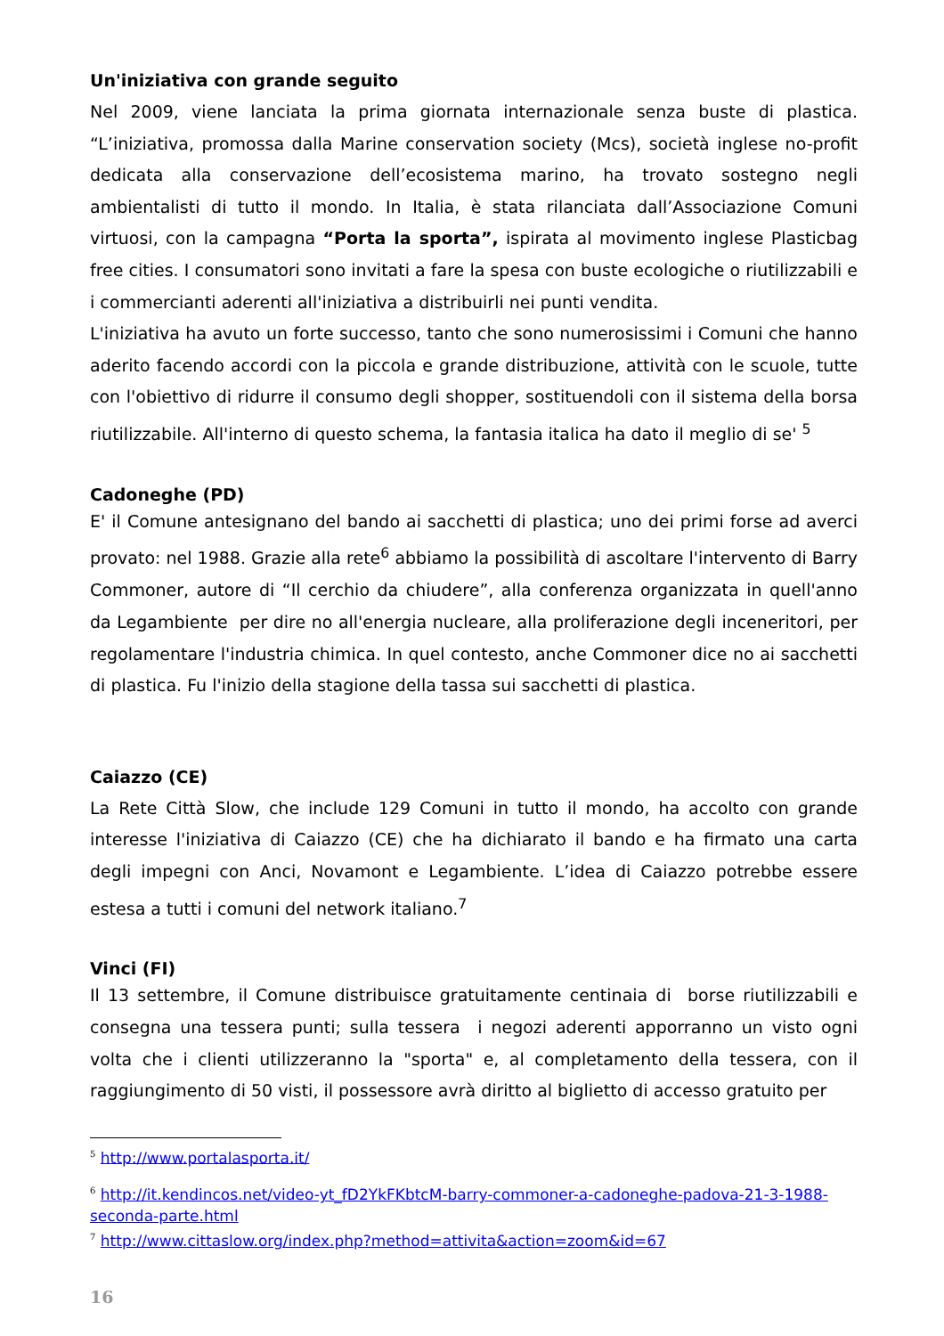Un'iniziativa con grande seguito
Nel 2009, viene lanciata la prima giornata internazionale senza buste di plastica. “L’iniziativa, promossa dalla Marine conservation society (Mcs), società inglese no-profit dedicata alla conservazione dell’ecosistema marino, ha trovato sostegno negli ambientalisti di tutto il mondo. In Italia, è stata rilanciata dall’Associazione Comuni virtuosi, con la campagna “Porta la sporta”, ispirata al movimento inglese Plasticbag free cities. I consumatori sono invitati a fare la spesa con buste ecologiche o riutilizzabili e i commercianti aderenti all'iniziativa a distribuirli nei punti vendita.
L'iniziativa ha avuto un forte successo, tanto che sono numerosissimi i Comuni che hanno aderito facendo accordi con la piccola e grande distribuzione, attività con le scuole, tutte con l'obiettivo di ridurre il consumo degli shopper, sostituendoli con il sistema della borsa riutilizzabile. All'interno di questo schema, la fantasia italica ha dato il meglio di se' <sup>5</sup>
Cadoneghe (PD)
E' il Comune antesignano del bando ai sacchetti di plastica; uno dei primi forse ad averci provato: nel 1988. Grazie alla rete<sup>6</sup> abbiamo la possibilità di ascoltare l'intervento di Barry Commoner, autore di “Il cerchio da chiudere”, alla conferenza organizzata in quell'anno da Legambiente per dire no all'energia nucleare, alla proliferazione degli inceneritori, per regolamentare l'industria chimica. In quel contesto, anche Commoner dice no ai sacchetti di plastica. Fu l'inizio della stagione della tassa sui sacchetti di plastica.
Caiazzo (CE)
La Rete Città Slow, che include 129 Comuni in tutto il mondo, ha accolto con grande interesse l'iniziativa di Caiazzo (CE) che ha dichiarato il bando e ha firmato una carta degli impegni con Anci, Novamont e Legambiente. L’idea di Caiazzo potrebbe essere estesa a tutti i comuni del network italiano.<sup>7</sup>
Vinci (FI)
Il 13 settembre, il Comune distribuisce gratuitamente centinaia di borse riutilizzabili e consegna una tessera punti; sulla tessera i negozi aderenti apporranno un visto ogni volta che i clienti utilizzeranno la "sporta" e, al completamento della tessera, con il raggiungimento di 50 visti, il possessore avrà diritto al biglietto di accesso gratuito per
<sup>5</sup> http://www.portalasporta.it/
<sup>6</sup> http://it.kendincos.net/video-yt_fD2YkFKbtcM-barry-commoner-a-cadoneghe-padova-21-3-1988-seconda-parte.html
<sup>7</sup> http://www.cittaslow.org/index.php?method=attivita&action=zoom&id=67
16